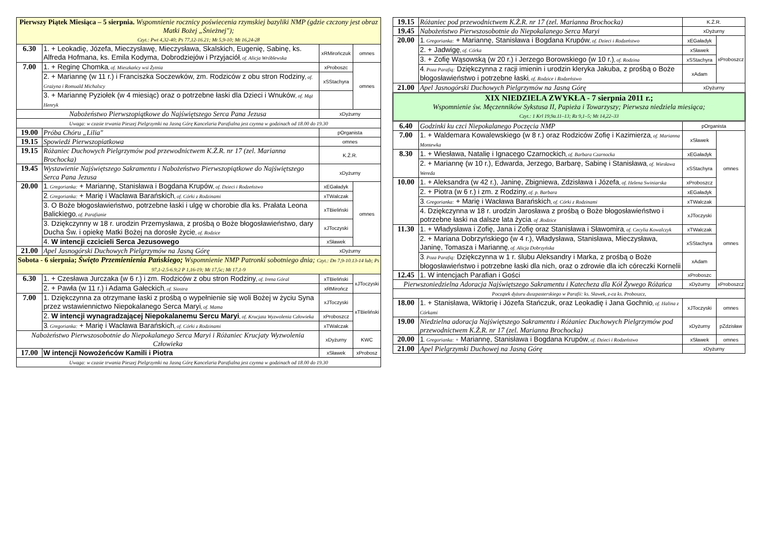| Pierwszy Piątek Miesiąca – 5 sierpnia. Wspomnienie rocznicy poświecenia rzymskiej bazyliki NMP (gdzie czczony jest obraz Matki Bożej „Śnieżnej"); Czyt.: Pwt 4,32-40; Ps 77,12-16.21; Mt 5,9-10; Mt 16,24-28 | | | |
| 6.30 | 1. + Leokadię, Józefa, Mieczysławę, Mieczysława, Skalskich, Eugenię, Sabinę, ks. Alfreda Hofmana, ks. Emila Kodyma, Dobrodziejów i Przyjaciół , of. Alicja Wróblewska | xRMirończuk | omnes |
| 7.00 | 1. + Reginę Chomka , of. Mieszkańcy wsi Żytnia | xProboszc | omnes |
| | 2. + Mariannę (w 11 r.) i Franciszka Soczewków, zm. Rodziców z obu stron Rodziny , of. Grażyna i Romuald Michalscy | xSStachyra | |
| | 3. + Mariannę Pyziołek (w 4 miesiąc) oraz o potrzebne łaski dla Dzieci i Wnuków , of. Mąż Henryk | | |
| Nabożeństwo Pierwszopiątkowe do Najświętszego Serca Pana Jezusa | | xDyżurny | |
| Uwaga: w czasie trwania Pieszej Pielgrzymki na Jasną Górę Kancelaria Parafialna jest czynna w godzinach od 18.00 do 19.30 | | | |
| 19.00 | Próba Chóru „Lilia" | pOrganista | |
| 19.15 | Spowiedź Pierwszopiatkowa | omnes | |
| 19.15 | Różaniec Duchowych Pielgrzymów pod przewodnictwem K.Ż.R. nr 17 (zel. Marianna Brochocka) | K.Ż.R. | |
| 19.45 | Wystawienie Najświętszego Sakramentu i Nabożeństwo Pierwszopiątkowe do Najświętszego Serca Pana Jezusa | xDyżurny | |
| 20.00 | 1 . Gregorianka: + Mariannę, Stanisława i Bogdana Krupów , of. Dzieci i Rodzeństwo | xEGaładyk | omnes |
| | 2 . Gregorianka: + Marię i Wacława Barańskich , of. Córki z Rodzinami | xTWalczak | |
| | 3. O Boże błogosławieństwo, potrzebne łaski i ulgę w chorobie dla ks. Prałata Leona Balickiego , of. Parafianie | xTBieliński | |
| | 3. Dziękczynny w 18 r. urodzin Przemysława, z prośbą o Boże błogosławieństwo, dary Ducha Św. i opiekę Matki Bożej na dorosłe życie , of. Rodzice | xJToczyski | |
| | 4. W intencji czcicieli Serca Jezusowego | xSławek | |
| 21.00 | Apel Jasnogórski Duchowych Pielgrzymów na Jasną Górę | xDyżurny | |
| Sobota - 6 sierpnia; Święto Przemienienia Pańskiego; Wspomnienie NMP Patronki sobotniego dnia; Czyt.: Dn 7,9-10.13-14 lub; Ps 97,1-2.5-6.9;2 P 1,16-19; Mt 17,5c; Mt 17,1-9 | | | |
| 6.30 | 1. + Czesława Jurczaka (w 6 r.) i zm. Rodziców z obu stron Rodziny , of. Irena Góral | xTBieliński | xJToczyski |
| | 2. + Pawła (w 11 r.) i Adama Gałeckich , of. Siostra | xRMirończ | |
| 7.00 | 1. Dziękczynna za otrzymane łaski z prośbą o wypełnienie się woli Bożej w życiu Syna przez wstawiennictwo Niepokalanego Serca Maryi , of. Mama | xJToczyski | xTBieliński |
| | 2. W intencji wynagradzającej Niepokalanemu Sercu Maryi , of. Krucjata Wyzwolenia Człowieka | xProboszcz | |
| | 3 . Gregorianka: + Marię i Wacława Barańskich , of. Córki z Rodzinami | xTWalczak | |
| Nabożeństwo Pierwszosobotnie do Niepokalanego Serca Maryi i Różaniec Krucjaty Wyzwolenia Człowieka | | xDyżurny | KWC |
| 17.00 | W intencji Nowożeńców Kamili i Piotra | xSławek | xProbosz |
| Uwaga: w czasie trwania Pieszej Pielgrzymki na Jasną Górę Kancelaria Parafialna jest czynna w godzinach od 18.00 do 19.30 | | | |
| 19.15 | Różaniec pod przewodnictwem K.Ż.R. nr 17 (zel. Marianna Brochocka) | K.Ż.R. | |
| 19.45 | Nabożeństwo Pierwszosobotnie do Niepokalanego Serca Maryi | xDyżurny | |
| 20.00 | 1 . Gregorianka: + Mariannę, Stanisława i Bogdana Krupów , of. Dzieci i Rodzeństwo | xEGaładyk | xProboszcz |
| | 2. + Jadwigę , of. Córka | xSławek | |
| | 3. + Zofię Wąsowską (w 20 r.) i Jerzego Borowskiego (w 10 r.) , of. Rodzina | xSStachyra | |
| | 4 . Poza Parafią: Dziękczynna z racji imienin i urodzin kleryka Jakuba, z prośbą o Boże błogosławieństwo i potrzebne łaski , of. Rodzice i Rodzeństwo | xAdam | |
| 21.00 | Apel Jasnogórski Duchowych Pielgrzymów na Jasną Górę | xDyżurny | |
| XIX NIEDZIELA ZWYKŁA - 7 sierpnia 2011 r.; Wspomnienie św. Męczenników Sykstusa II, Papieża i Towarzyszy; Pierwsza niedziela miesiąca; Czyt.: 1 Krl 19,9a.11–13; Rz 9,1–5; Mt 14,22–33 | | | |
| 6.40 | Godzinki ku czci Niepokalanego Poczęcia NMP | pOrganista | |
| 7.00 | 1. + Waldemara Kowalewskiego (w 8 r.) oraz Rodziców Zofię i Kazimierza , of. Marianna Montewka | xSławek | omnes |
| 8.30 | 1. + Wiesława, Natalię i Ignacego Czarnockich , of. Barbara Czarnocka | xEGaładyk | |
| | 2. + Mariannę (w 10 r.), Edwarda, Jerzego, Barbarę, Sabinę i Stanisława , of. Wiesława Wereda | xSStachyra | |
| 10.00 | 1. + Aleksandra (w 42 r.), Janinę, Zbigniewa, Zdzisława i Józefa , of. Helena Swiniarska | xProboszcz | |
| | 2. + Piotra (w 6 r.) i zm. z Rodziny , of. p. Barbara | xEGaładyk | |
| | 3 . Gregorianka: + Marię i Wacława Barańskich , of. Córki z Rodzinami | xTWalczak | |
| | 4. Dziękczynna w 18 r. urodzin Jarosława z prośbą o Boże błogosławieństwo i potrzebne łaski na dalsze lata życia . of .Rodzice | xJToczyski | omnes |
| 11.30 | 1. + Władysława i Zofię, Jana i Zofię oraz Stanisława i Sławomira , of. Cecylia Kowalczyk | xTWalczak | |
| | 2. + Mariana Dobrzyńskiego (w 4 r.), Władysława, Stanisława, Mieczysława, Janinę, Tomasza i Mariannę , of. Alicja Dobrzyńska | xSStachyra | |
| | 3 . Poza Parafią: Dziękczynna w 1 r. ślubu Aleksandry i Marka, z prośbą o Boże błogosławieństwo i potrzebne łaski dla nich, oraz o zdrowie dla ich córeczki Kornelii | xAdam | |
| 12.45 | 1. W intencjach Parafian i Gości | xProboszc | |
| Pierwszoniedzielna Adoracja Najświętszego Sakramentu i Katecheza dla Kół Żywego Różańca | | xDyżurny | xProboszcz |
| Początek dyżuru duszpasterskiego w Parafii: ks. Sławek, z-ca ks. Proboszcz, | | | |
| 18.00 | 1. + Stanisława, Wiktorię i Józefa Stańczuk, oraz Leokadię i Jana Gochnio , of. Halina z Córkami | xJToczyski | omnes |
| 19.00 | Niedzielna adoracja Najświętszego Sakramentu i Różaniec Duchowych Pielgrzymów pod przewodnictwem K.Ż.R. nr 17 (zel. Marianna Brochocka) | xDyżurny | pZdzisław |
| 20.00 | 1 . Gregorianka: + Mariannę, Stanisława i Bogdana Krupów , of. Dzieci i Rodzeństwo | xSławek | omnes |
| 21.00 | Apel Pielgrzymki Duchowej na Jasną Górę | xDyżurny | |